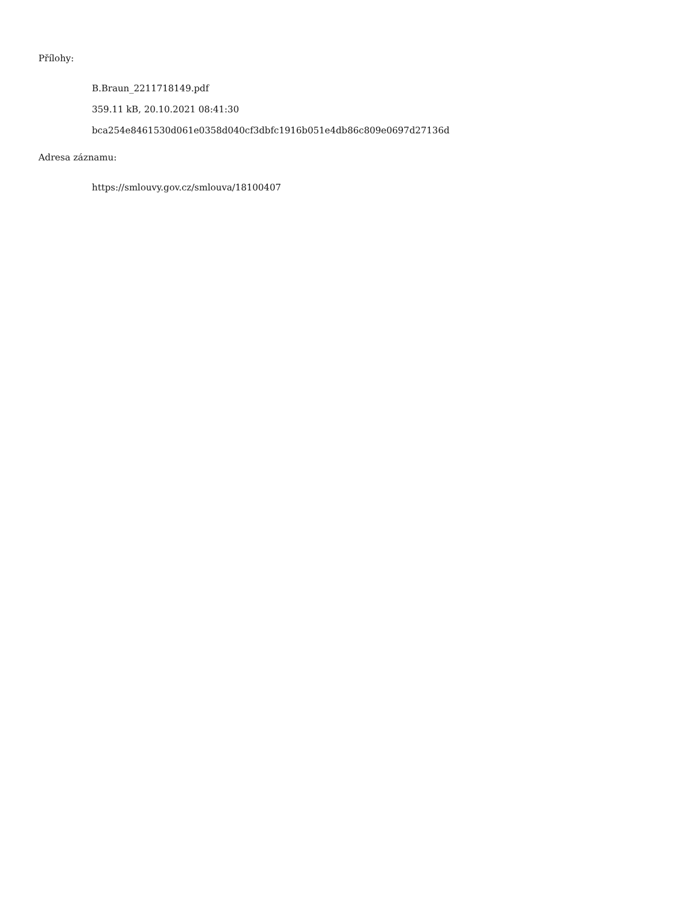Přílohy:
B.Braun_2211718149.pdf
359.11 kB, 20.10.2021 08:41:30
bca254e8461530d061e0358d040cf3dbfc1916b051e4db86c809e0697d27136d
Adresa záznamu:
https://smlouvy.gov.cz/smlouva/18100407